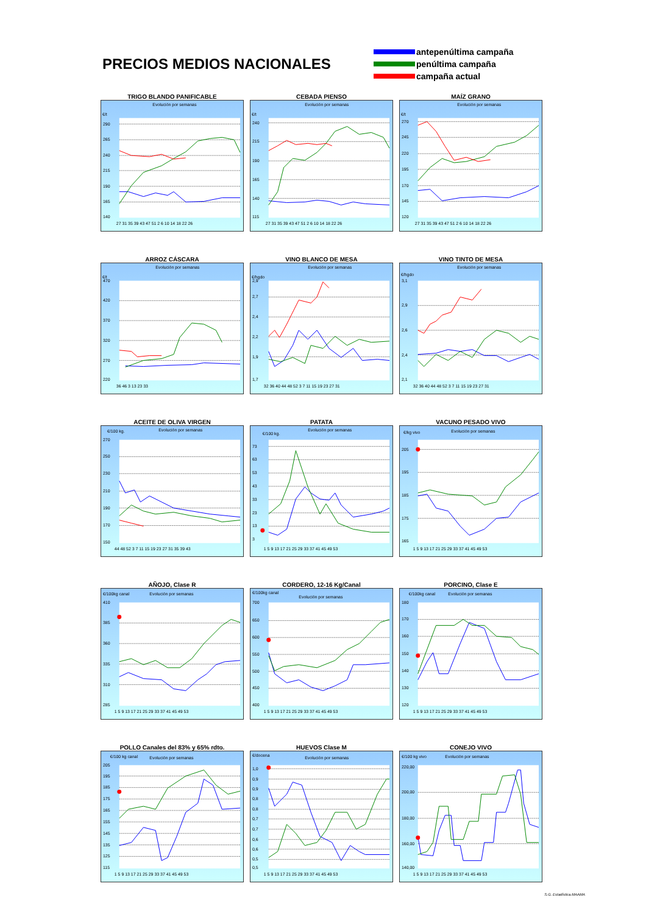PRECIOS MEDIOS NACIONALES
antepenúltima campaña penúltima campaña campaña actual
TRIGO BLANDO PANIFICABLE
Evolución por semanas
€/t
290
265
240
215
190
165
140
27 31 35 39 43 47 51 2 6 10 14 18 22 26
CEBADA PIENSO
Evolución por semanas
€/t
240
215
190
165
140
115
27 31 35 39 43 47 51 2 6 10 14 18 22 26
MAÍZ GRANO
Evolución por semanas
€/t
270
245
220
195
170
145
120
27 31 35 39 43 47 51 2 6 10 14 18 22 26
ARROZ CÁSCARA
Evolución por semanas
€/t
470
420
370
320
270
220
36 46 3 13 23 33
VINO BLANCO DE MESA
Evolución por semanas
€/hgdo
2,9
2,7
2,4
2,2
1,9
1,7
32 36 40 44 48 52 3 7 11 15 19 23 27 31
VINO TINTO DE MESA
Evolución por semanas
€/hgdo
3,1
2,9
2,6
2,4
2,1
32 36 40 44 48 52 3 7 11 15 19 23 27 31
ACEITE DE OLIVA VIRGEN
Evolución por semanas
€/100 kg.
270
250
230
210
190
170
150
44 48 52 3 7 11 15 19 23 27 31 35 39 43
PATATA
Evolución por semanas
€/100 kg.
73
63
53
43
33
23
13
3
1 5 9 13 17 21 25 29 33 37 41 45 49 53
VACUNO PESADO VIVO
Evolución por semanas
€/kg vivo
205
195
185
175
165
1 5 9 13 17 21 25 29 33 37 41 45 49 53
AÑOJO, Clase R
Evolución por semanas
€/100kg canal
410
385
360
335
310
285
1 5 9 13 17 21 25 29 33 37 41 45 49 53
CORDERO, 12-16 Kg/Canal
Evolución por semanas
€/100kg canal
700
650
600
550
500
450
400
1 5 9 13 17 21 25 29 33 37 41 45 49 53
PORCINO, Clase E
Evolución por semanas
€/100kg canal
180
170
160
150
140
130
120
1 5 9 13 17 21 25 29 33 37 41 45 49 53
POLLO Canales del 83% y 65% rdto.
Evolución por semanas
€/100 kg canal
205
195
185
175
165
155
145
135
125
115
1 5 9 13 17 21 25 29 33 37 41 45 49 53
HUEVOS Clase M
Evolución por semanas
€/docena
1,0
0,9
0,9
0,8
0,8
0,7
0,7
0,6
0,6
0,5
0,5
1 5 9 13 17 21 25 29 33 37 41 45 49 53
CONEJO VIVO
Evolución por semanas
€/100 kg vivo
220,00
200,00
180,00
160,00
140,00
1 5 9 13 17 21 25 29 33 37 41 45 49 53
S.G. Estadística.MAAMA